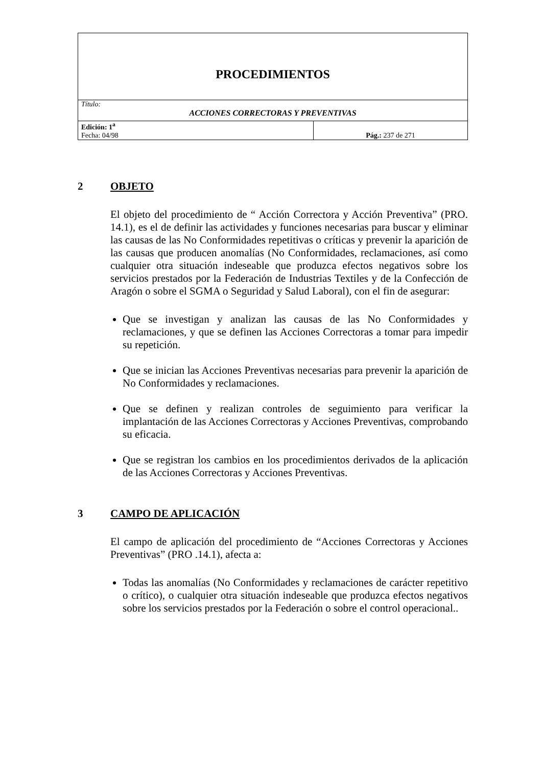| PROCEDIMIENTOS | |
| Título: ACCIONES CORRECTORAS Y PREVENTIVAS | |
| Edición: 1<sup>a</sup> Fecha: 04/98 | Pág.: 237 de 271 |
2 OBJETO
El objeto del procedimiento de “ Acción Correctora y Acción Preventiva” (PRO. 14.1), es el de definir las actividades y funciones necesarias para buscar y eliminar las causas de las No Conformidades repetitivas o críticas y prevenir la aparición de las causas que producen anomalías (No Conformidades, reclamaciones, así como cualquier otra situación indeseable que produzca efectos negativos sobre los servicios prestados por la Federación de Industrias Textiles y de la Confección de Aragón o sobre el SGMA o Seguridad y Salud Laboral), con el fin de asegurar:
Que se investigan y analizan las causas de las No Conformidades y reclamaciones, y que se definen las Acciones Correctoras a tomar para impedir su repetición.
Que se inician las Acciones Preventivas necesarias para prevenir la aparición de No Conformidades y reclamaciones.
Que se definen y realizan controles de seguimiento para verificar la implantación de las Acciones Correctoras y Acciones Preventivas, comprobando su eficacia.
Que se registran los cambios en los procedimientos derivados de la aplicación de las Acciones Correctoras y Acciones Preventivas.
3 CAMPO DE APLICACIÓN
El campo de aplicación del procedimiento de “Acciones Correctoras y Acciones Preventivas” (PRO .14.1), afecta a:
Todas las anomalías (No Conformidades y reclamaciones de carácter repetitivo o crítico), o cualquier otra situación indeseable que produzca efectos negativos sobre los servicios prestados por la Federación o sobre el control operacional..